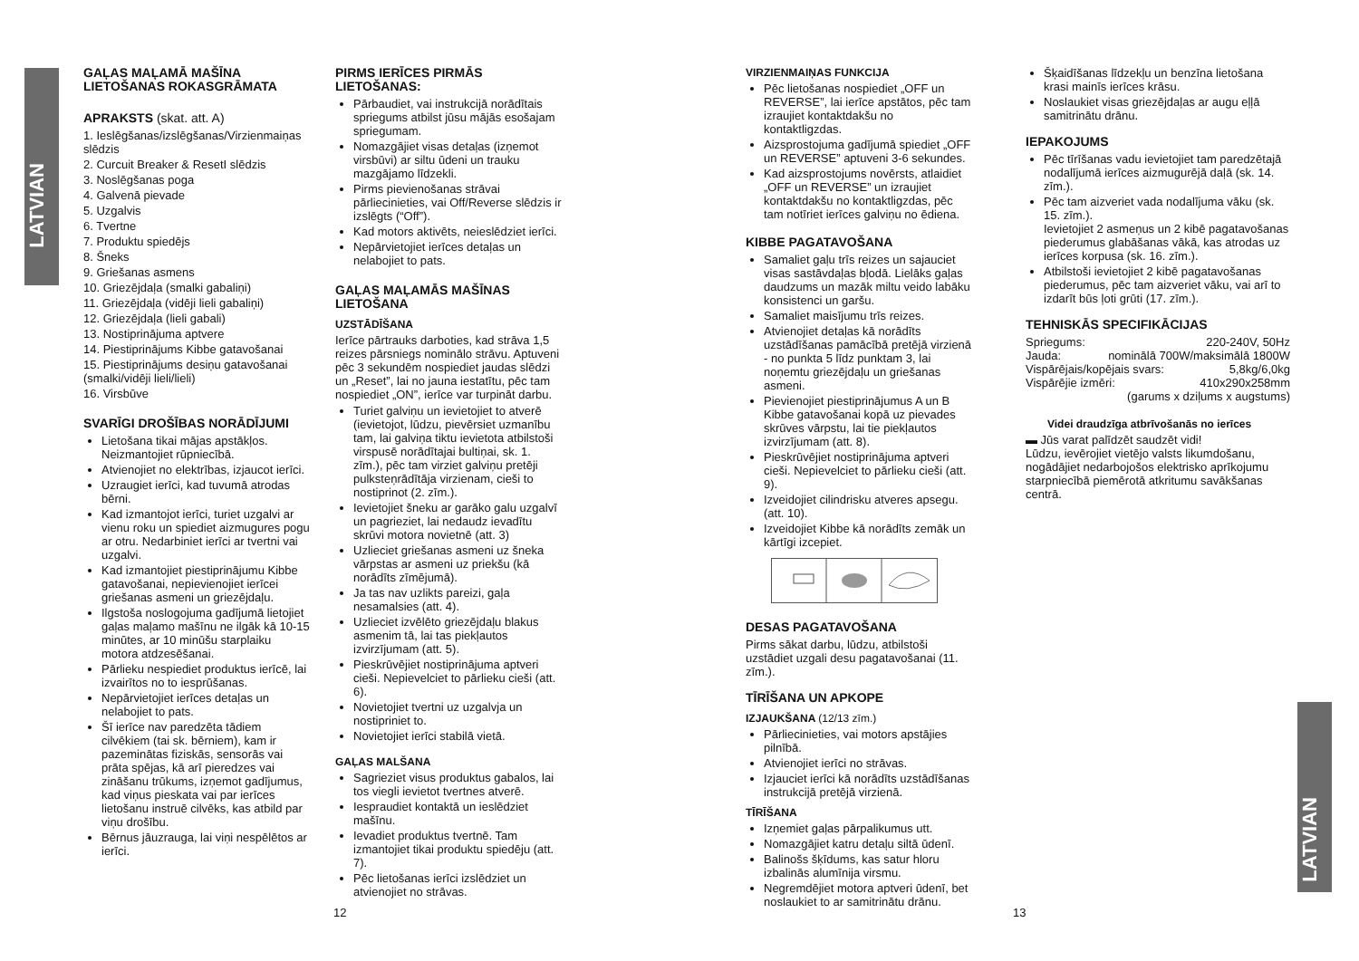LATVIAN
LATVIAN
GAĻAS MAĻAMĀ MAŠĪNA LIETOŠANAS ROKASGRĀMATA
APRAKSTS (skat. att. A)
1. Ieslēgšanas/izslēgšanas/Virzienmaiņas slēdzis
2. Curcuit Breaker & ResetI slēdzis
3. Noslēgšanas poga
4. Galvenā pievade
5. Uzgalvis
6. Tvertne
7. Produktu spiedējs
8. Šneks
9. Griešanas asmens
10. Griezējdaļa (smalki gabaliņi)
11. Griezējdaļa (vidēji lieli gabaliņi)
12. Griezējdaļa (lieli gabali)
13. Nostiprinājuma aptvere
14. Piestiprinājums Kibbe gatavošanai
15. Piestiprinājums desiņu gatavošanai (smalki/vidēji lieli/lieli)
16. Virsbūve
SVARĪGI DROŠĪBAS NORĀDĪJUMI
Lietošana tikai mājas apstākļos. Neizmantojiet rūpniecībā.
Atvienojiet no elektrības, izjaucot ierīci.
Uzraugiet ierīci, kad tuvumā atrodas bērni.
Kad izmantojot ierīci, turiet uzgalvi ar vienu roku un spiediet aizmugures pogu ar otru. Nedarbiniet ierīci ar tvertni vai uzgalvi.
Kad izmantojiet piestiprinājumu Kibbe gatavošanai, nepievienojiet ierīcei griešanas asmeni un griezējdaļu.
Ilgstoša noslogojuma gadījumā lietojiet gaļas maļamo mašīnu ne ilgāk kā 10-15 minūtes, ar 10 minūšu starplaiku motora atdzesēšanai.
Pārlieku nespiediet produktus ierīcē, lai izvairītos no to iesprūšanas.
Nepārvietojiet ierīces detaļas un nelabojiet to pats.
Šī ierīce nav paredzēta tādiem cilvēkiem (tai sk. bērniem), kam ir pazeminātas fiziskās, sensorās vai prāta spējas, kā arī pieredzes vai zināšanu trūkums, izņemot gadījumus, kad viņus pieskata vai par ierīces lietošanu instruē cilvēks, kas atbild par viņu drošību.
Bērnus jāuzrauga, lai viņi nespēlētos ar ierīci.
PIRMS IERĪCES PIRMĀS LIETOŠANAS:
Pārbaudiet, vai instrukcijā norādītais spriegums atbilst jūsu mājās esošajam spriegumam.
Nomazgājiet visas detaļas (izņemot virsbūvi) ar siltu ūdeni un trauku mazgājamo līdzekli.
Pirms pievienošanas strāvai pārliecinieties, vai Off/Reverse slēdzis ir izslēgts (“Off”).
Kad motors aktivēts, neieslēdziet ierīci.
Nepārvietojiet ierīces detaļas un nelabojiet to pats.
GAĻAS MAĻAMĀS MAŠĪNAS LIETOŠANA
UZSTĀDĪŠANA
Ierīce pārtrauks darboties, kad strāva 1,5 reizes pārsniegs nominālo strāvu. Aptuveni pēc 3 sekundēm nospiediet jaudas slēdzi un „Reset”, lai no jauna iestatītu, pēc tam nospiediet „ON”, ierīce var turpināt darbu.
Turiet galviņu un ievietojiet to atverē (ievietojot, lūdzu, pievērsiet uzmanību tam, lai galviņa tiktu ievietota atbilstoši virspusē norādītajai bultiņai, sk. 1. zīm.), pēc tam virziet galviņu pretēji pulksteņrādītāja virzienam, cieši to nostiprinot (2. zīm.).
Ievietojiet šneku ar garāko galu uzgalvī un pagrieziet, lai nedaudz ievadītu skrūvi motora novietnē (att. 3)
Uzlieciet griešanas asmeni uz šneka vārpstas ar asmeni uz priekšu (kā norādīts zīmējumā).
Ja tas nav uzlikts pareizi, gaļa nesamalsies (att. 4).
Uzlieciet izvēlēto griezējdaļu blakus asmenim tā, lai tas piekļautos izvirzījumam (att. 5).
Pieskrūvējiet nostiprinājuma aptveri cieši. Nepievelciet to pārlieku cieši (att. 6).
Novietojiet tvertni uz uzgalvja un nostipriniet to.
Novietojiet ierīci stabilā vietā.
GAĻAS MALŠANA
Sagrieziet visus produktus gabalos, lai tos viegli ievietot tvertnes atverē.
Iespraudiet kontaktā un ieslēdziet mašīnu.
Ievadiet produktus tvertnē. Tam izmantojiet tikai produktu spiedēju (att. 7).
Pēc lietošanas ierīci izslēdziet un atvienojiet no strāvas.
12
VIRZIENMAIŅAS FUNKCIJA
Pēc lietošanas nospiediet „OFF un REVERSE”, lai ierīce apstātos, pēc tam izraujiet kontaktdakšu no kontaktligzdas.
Aizsprostojuma gadījumā spiediet „OFF un REVERSE” aptuveni 3-6 sekundes.
Kad aizsprostojums novērsts, atlaidiet „OFF un REVERSE” un izraujiet kontaktdakšu no kontaktligzdas, pēc tam notīriet ierīces galviņu no ēdiena.
KIBBE PAGATAVOŠANA
Samaliet gaļu trīs reizes un sajauciet visas sastāvdaļas bļodā. Lielāks gaļas daudzums un mazāk miltu veido labāku konsistenci un garšu.
Samaliet maisījumu trīs reizes.
Atvienojiet detaļas kā norādīts uzstādīšanas pamācībā pretējā virzienā - no punkta 5 līdz punktam 3, lai noņemtu griezējdaļu un griešanas asmeni.
Pievienojiet piestiprinājumus A un B Kibbe gatavošanai kopā uz pievades skrūves vārpstu, lai tie piekļautos izvirzījumam (att. 8).
Pieskrūvējiet nostiprinājuma aptveri cieši. Nepievelciet to pārlieku cieši (att. 9).
Izveidojiet cilindrisku atveres apsegu. (att. 10).
Izveidojiet Kibbe kā norādīts zemāk un kārtīgi izcepiet.
DESAS PAGATAVOŠANA
Pirms sākat darbu, lūdzu, atbilstoši uzstādiet uzgali desu pagatavošanai (11. zīm.).
TĪRĪŠANA UN APKOPE
IZJAUKŠANA (12/13 zīm.)
Pārliecinieties, vai motors apstājies pilnībā.
Atvienojiet ierīci no strāvas.
Izjauciet ierīci kā norādīts uzstādīšanas instrukcijā pretējā virzienā.
TĪRĪŠANA
Izņemiet gaļas pārpalikumus utt.
Nomazgājiet katru detaļu siltā ūdenī.
Balinošs šķīdums, kas satur hloru izbalinās alumīnija virsmu.
Negremdējiet motora aptveri ūdenī, bet noslaukiet to ar samitrinātu drānu.
Šķaidīšanas līdzekļu un benzīna lietošana krasi mainīs ierīces krāsu.
Noslaukiet visas griezējdaļas ar augu eļļā samitrinātu drānu.
IEPAKOJUMS
Pēc tīrīšanas vadu ievietojiet tam paredzētajā nodalījumā ierīces aizmugurējā daļā (sk. 14. zīm.).
Pēc tam aizveriet vada nodalījuma vāku (sk. 15. zīm.).
Ievietojiet 2 asmeņus un 2 kibē pagatavošanas piederumus glabāšanas vākā, kas atrodas uz ierīces korpusa (sk. 16. zīm.).
Atbilstoši ievietojiet 2 kibē pagatavošanas piederumus, pēc tam aizveriet vāku, vai arī to izdarīt būs ļoti grūti (17. zīm.).
TEHNISKĀS SPECIFIKĀCIJAS
Spriegums: 220-240V, 50Hz
Jauda: nominālā 700W/maksimālā 1800W
Vispārējais/kopējais svars: 5,8kg/6,0kg
Vispārējie izmēri: 410x290x258mm
(garums x dziļums x augstums)
Videi draudzīga atbrīvošanās no ierīces
▬ Jūs varat palīdzēt saudzēt vidi!
Lūdzu, ievērojiet vietējo valsts likumdošanu, nogādājiet nedarbojošos elektrisko aprīkojumu starpniecībā piemērotā atkritumu savākšanas centrā.
13